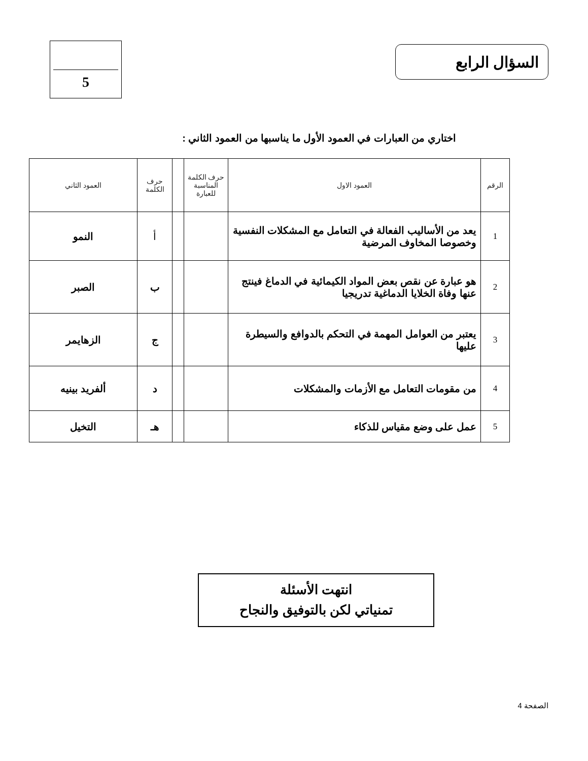السؤال الرابع 5
اختاري من العبارات في العمود الأول ما يناسبها من العمود الثاني :
| الرقم | العمود الاول | حرف الكلمة المناسبة للعبارة | | حرف الكلمة | العمود الثاني |
| --- | --- | --- | --- | --- | --- |
| 1 | يعد من الأساليب الفعالة في التعامل مع المشكلات النفسية وخصوصا المخاوف المرضية | | | أ | النمو |
| 2 | هو عبارة عن نقص بعض المواد الكيمائية في الدماغ فينتج عنها وفاة الخلايا الدماغية تدريجيا | | | ب | الصبر |
| 3 | يعتبر من العوامل المهمة في التحكم بالدوافع والسيطرة عليها | | | ج | الزهايمر |
| 4 | من مقومات التعامل مع الأزمات والمشكلات | | | د | ألفريد بينيه |
| 5 | عمل على وضع مقياس للذكاء | | | هـ | التخيل |
انتهت الأسئلة
تمنياتي لكن بالتوفيق والنجاح
الصفحة 4